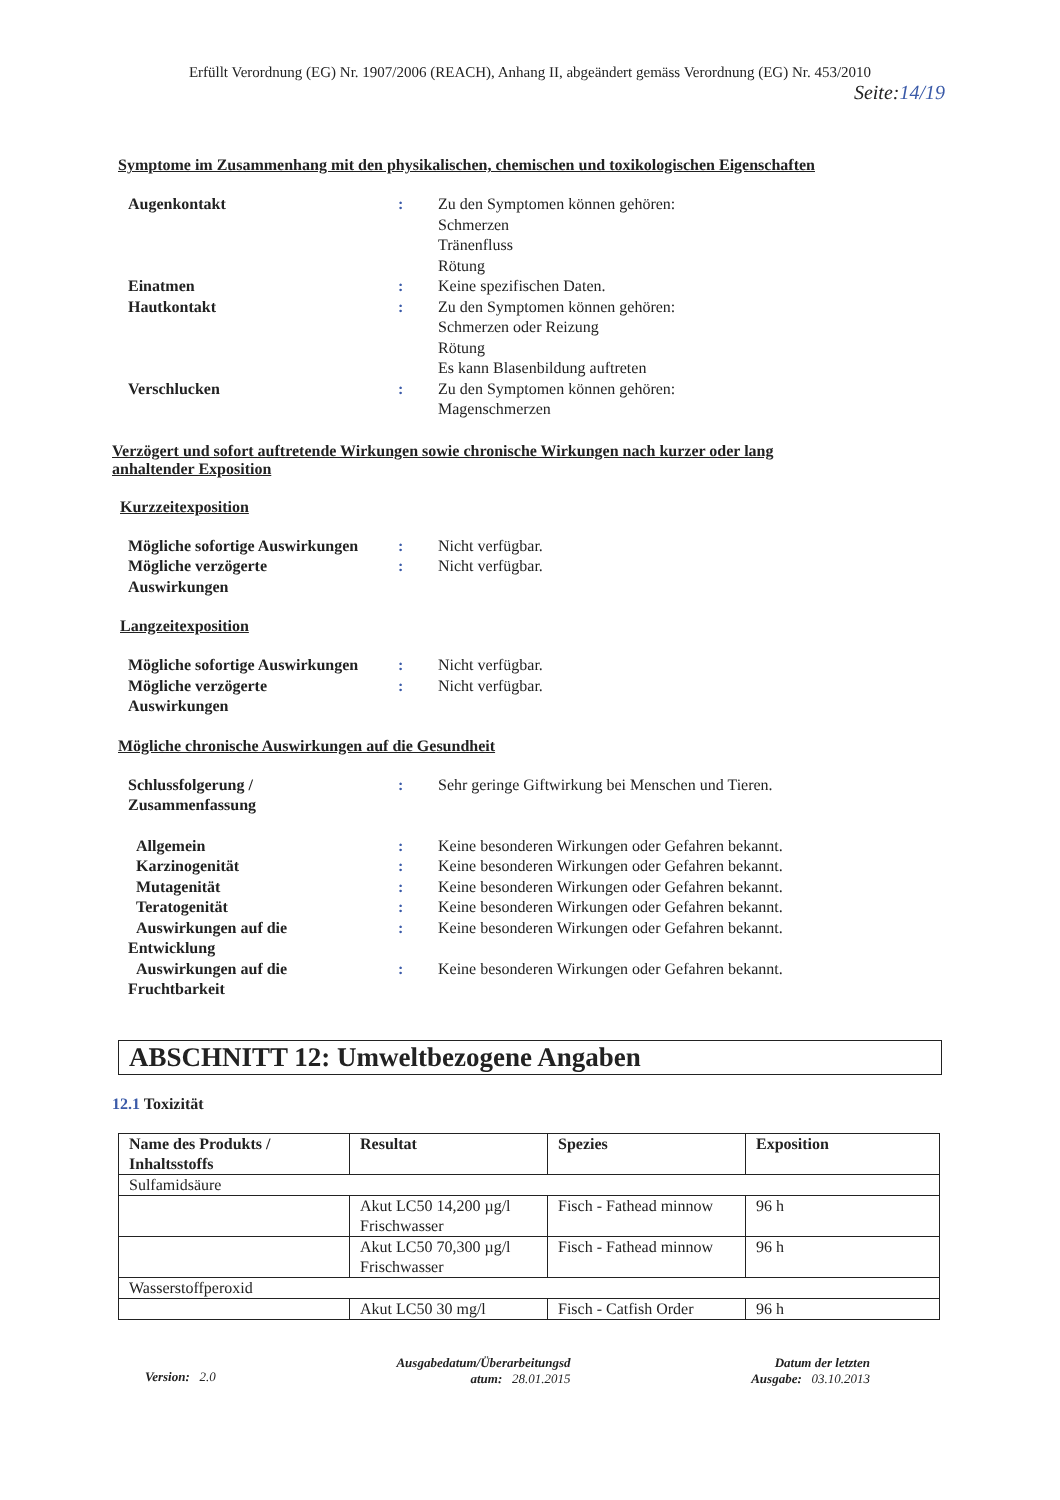Erfüllt Verordnung (EG) Nr. 1907/2006 (REACH), Anhang II, abgeändert gemäss Verordnung (EG) Nr. 453/2010
Seite:14/19
Symptome im Zusammenhang mit den physikalischen, chemischen und toxikologischen Eigenschaften
| Augenkontakt | : | Zu den Symptomen können gehören: Schmerzen Tränenfluss Rötung |
| Einatmen | : | Keine spezifischen Daten. |
| Hautkontakt | : | Zu den Symptomen können gehören: Schmerzen oder Reizung Rötung Es kann Blasenbildung auftreten |
| Verschlucken | : | Zu den Symptomen können gehören: Magenschmerzen |
Verzögert und sofort auftretende Wirkungen sowie chronische Wirkungen nach kurzer oder lang
anhaltender Exposition
Kurzzeitexposition
| Mögliche sofortige Auswirkungen | : | Nicht verfügbar. |
| Mögliche verzögerte Auswirkungen | : | Nicht verfügbar. |
Langzeitexposition
| Mögliche sofortige Auswirkungen | : | Nicht verfügbar. |
| Mögliche verzögerte Auswirkungen | : | Nicht verfügbar. |
Mögliche chronische Auswirkungen auf die Gesundheit
| Schlussfolgerung / Zusammenfassung | : | Sehr geringe Giftwirkung bei Menschen und Tieren. |
| Allgemein | : | Keine besonderen Wirkungen oder Gefahren bekannt. |
| Karzinogenität | : | Keine besonderen Wirkungen oder Gefahren bekannt. |
| Mutagenität | : | Keine besonderen Wirkungen oder Gefahren bekannt. |
| Teratogenität | : | Keine besonderen Wirkungen oder Gefahren bekannt. |
| Auswirkungen auf die Entwicklung | : | Keine besonderen Wirkungen oder Gefahren bekannt. |
| Auswirkungen auf die Fruchtbarkeit | : | Keine besonderen Wirkungen oder Gefahren bekannt. |
ABSCHNITT 12: Umweltbezogene Angaben
12.1 Toxizität
| Name des Produkts / Inhaltsstoffs | Resultat | Spezies | Exposition |
| --- | --- | --- | --- |
| Sulfamidsäure | | | |
| | Akut LC50 14,200 µg/l Frischwasser | Fisch - Fathead minnow | 96 h |
| | Akut LC50 70,300 µg/l Frischwasser | Fisch - Fathead minnow | 96 h |
| Wasserstoffperoxid | | | |
| | Akut LC50 30 mg/l | Fisch - Catfish Order | 96 h |
Version: 2.0
Ausgabedatum/Überarbeitungsd
atum: 28.01.2015
Datum der letzten
Ausgabe: 03.10.2013